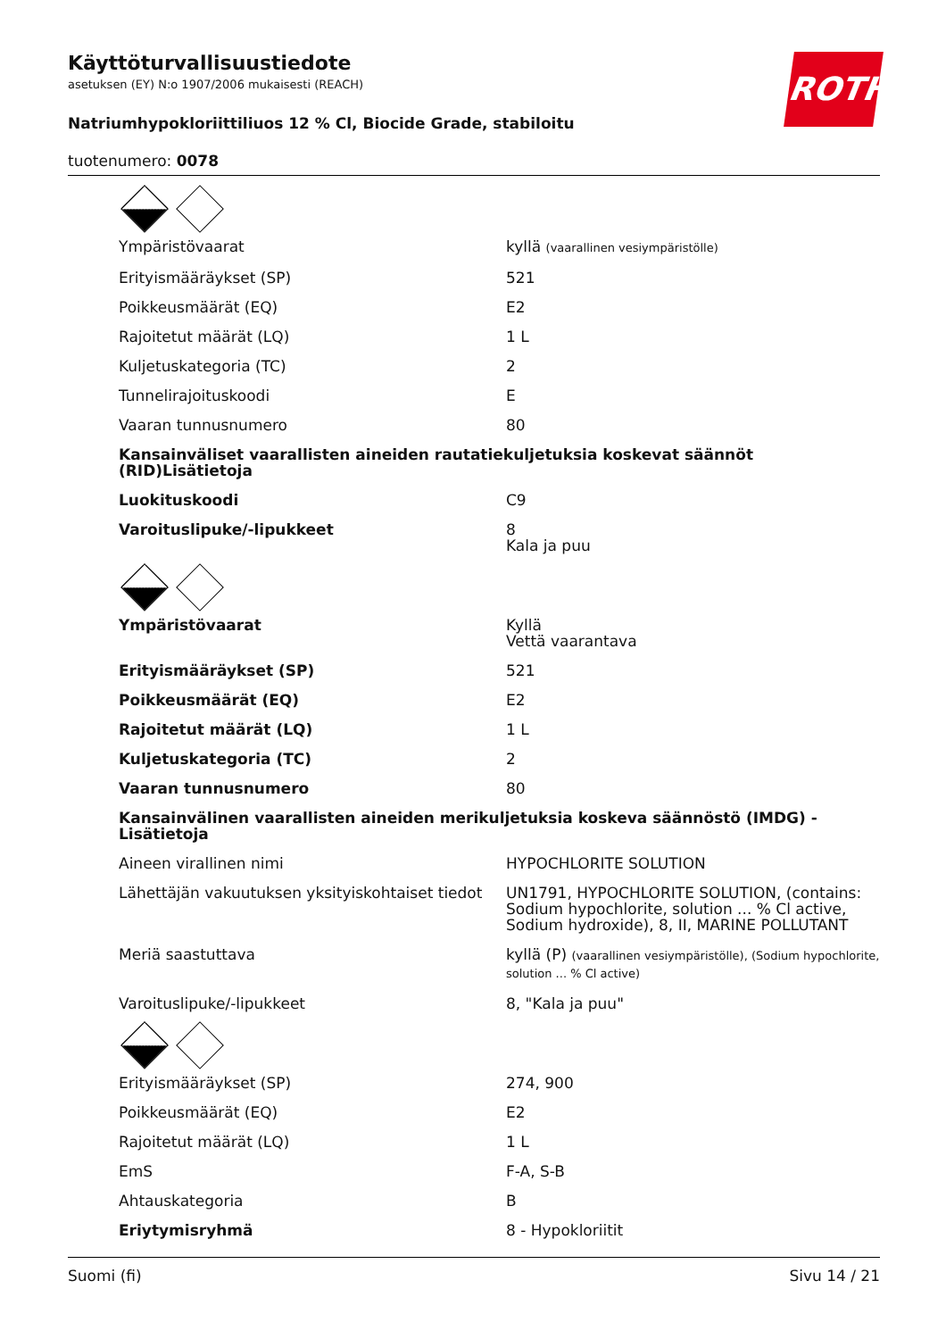Käyttöturvallisuustiedote
asetuksen (EY) N:o 1907/2006 mukaisesti (REACH)
Natriumhypokloriittiliuos 12 % Cl, Biocide Grade, stabiloitu
tuotenumero: 0078
ROTH
| Ympäristövaarat | kyllä (vaarallinen vesiympäristölle) |
| Erityismääräykset (SP) | 521 |
| Poikkeusmäärät (EQ) | E2 |
| Rajoitetut määrät (LQ) | 1 L |
| Kuljetuskategoria (TC) | 2 |
| Tunnelirajoituskoodi | E |
| Vaaran tunnusnumero | 80 |
| Kansainväliset vaarallisten aineiden rautatiekuljetuksia koskevat säännöt (RID)Lisätietoja | |
| Luokituskoodi | C9 |
| Varoituslipuke/-lipukkeet | 8 Kala ja puu |
| Ympäristövaarat | Kyllä Vettä vaarantava |
| Erityismääräykset (SP) | 521 |
| Poikkeusmäärät (EQ) | E2 |
| Rajoitetut määrät (LQ) | 1 L |
| Kuljetuskategoria (TC) | 2 |
| Vaaran tunnusnumero | 80 |
| Kansainvälinen vaarallisten aineiden merikuljetuksia koskeva säännöstö (IMDG) - Lisätietoja | |
| Aineen virallinen nimi | HYPOCHLORITE SOLUTION |
| Lähettäjän vakuutuksen yksityiskohtaiset tiedot | UN1791, HYPOCHLORITE SOLUTION, (contains: Sodium hypochlorite, solution ... % Cl active, Sodium hydroxide), 8, II, MARINE POLLUTANT |
| Meriä saastuttava | kyllä (P) (vaarallinen vesiympäristölle), (Sodium hypochlorite, solution ... % Cl active) |
| Varoituslipuke/-lipukkeet | 8, "Kala ja puu" |
| Erityismääräykset (SP) | 274, 900 |
| Poikkeusmäärät (EQ) | E2 |
| Rajoitetut määrät (LQ) | 1 L |
| EmS | F-A, S-B |
| Ahtauskategoria | B |
| Eriytymisryhmä | 8 - Hypokloriitit |
Suomi (fi) Sivu 14 / 21